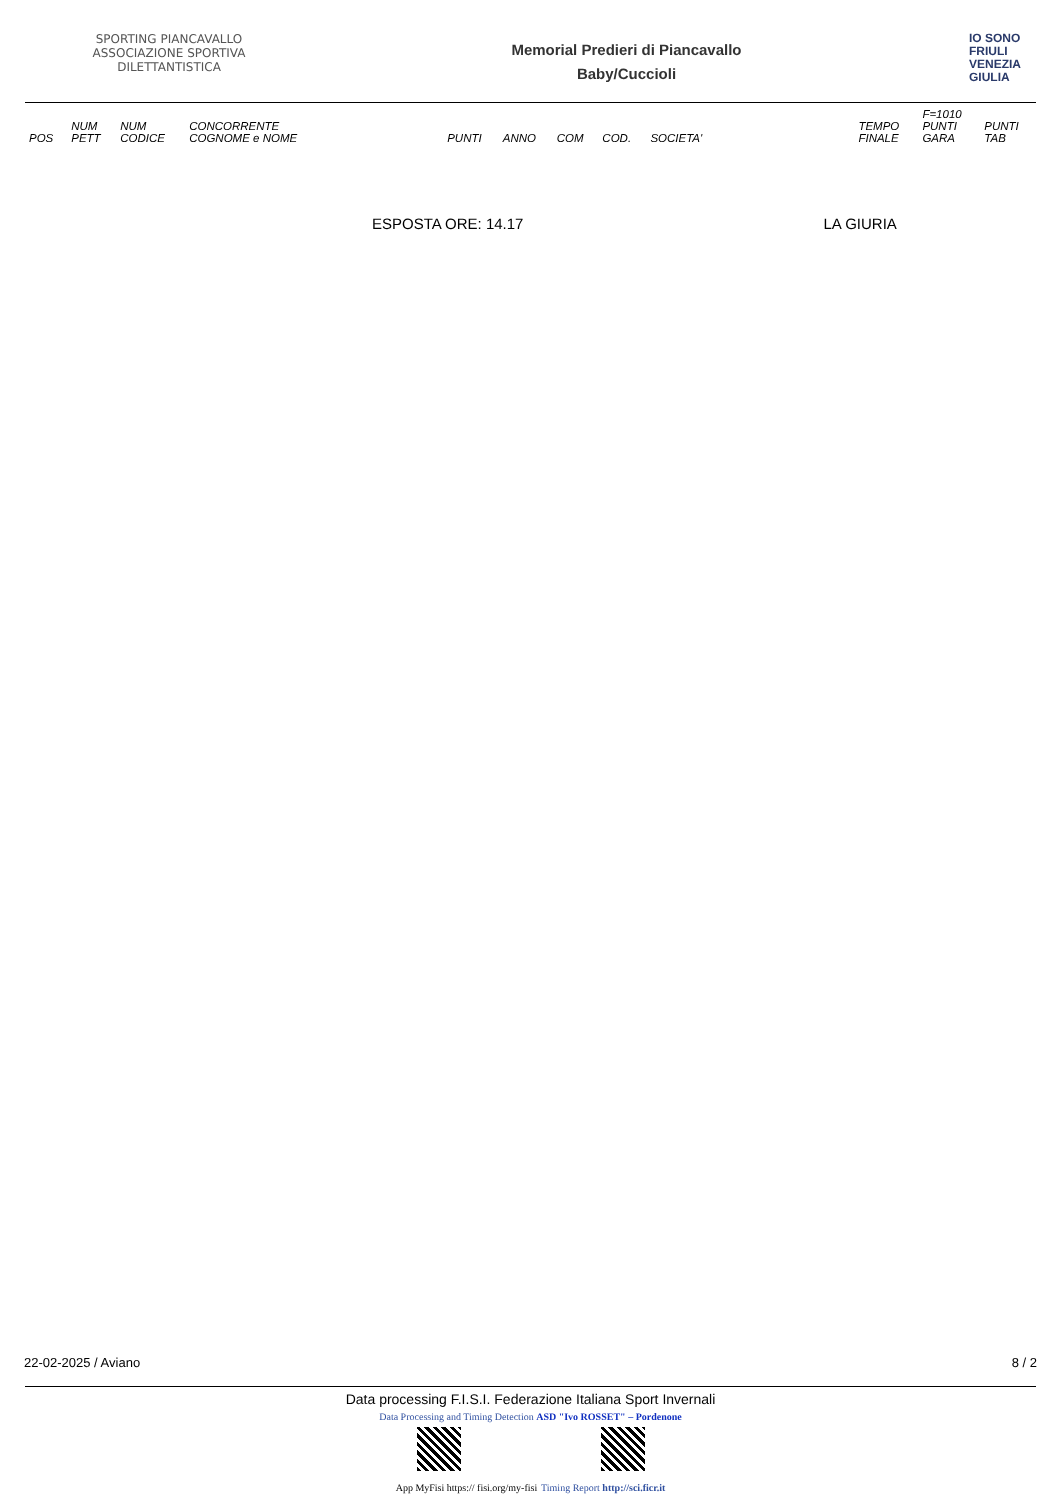SPORTING PIANCAVALLO ASSOCIAZIONE SPORTIVA DILETTANTISTICA
Memorial Predieri di Piancavallo
Baby/Cuccioli
IO SONO
FRIULI
VENEZIA
GIULIA
| POS | NUM PETT | NUM CODICE | CONCORRENTE COGNOME e NOME | PUNTI | ANNO | COM | COD. | SOCIETA' | TEMPO FINALE | F=1010 PUNTI GARA | PUNTI TAB |
| --- | --- | --- | --- | --- | --- | --- | --- | --- | --- | --- | --- |
ESPOSTA ORE: 14.17 LA GIURIA
22-02-2025 / Aviano 8 / 2
Data processing F.I.S.I. Federazione Italiana Sport Invernali
Data Processing and Timing Detection ASD "Ivo ROSSET" – Pordenone
App MyFisi https:// fisi.org/my-fisi Timing Report http://sci.ficr.it